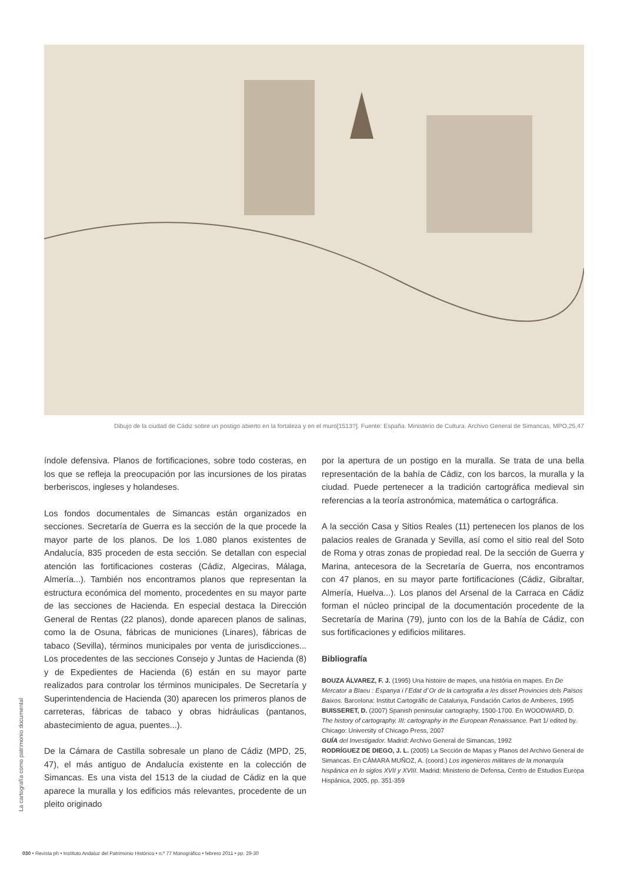Dibujo de la ciudad de Cádiz sobre un postigo abierto en la fortaleza y en el muro[1513?]. Fuente: España. Ministerio de Cultura. Archivo General de Simancas, MPO,25,47
índole defensiva. Planos de fortificaciones, sobre todo costeras, en los que se refleja la preocupación por las incursiones de los piratas berberiscos, ingleses y holandeses.
Los fondos documentales de Simancas están organizados en secciones. Secretaría de Guerra es la sección de la que procede la mayor parte de los planos. De los 1.080 planos existentes de Andalucía, 835 proceden de esta sección. Se detallan con especial atención las fortificaciones costeras (Cádiz, Algeciras, Málaga, Almería...). También nos encontramos planos que representan la estructura económica del momento, procedentes en su mayor parte de las secciones de Hacienda. En especial destaca la Dirección General de Rentas (22 planos), donde aparecen planos de salinas, como la de Osuna, fábricas de municiones (Linares), fábricas de tabaco (Sevilla), términos municipales por venta de jurisdicciones... Los procedentes de las secciones Consejo y Juntas de Hacienda (8) y de Expedientes de Hacienda (6) están en su mayor parte realizados para controlar los términos municipales. De Secretaría y Superintendencia de Hacienda (30) aparecen los primeros planos de carreteras, fábricas de tabaco y obras hidráulicas (pantanos, abastecimiento de agua, puentes...).
De la Cámara de Castilla sobresale un plano de Cádiz (MPD, 25, 47), el más antiguo de Andalucía existente en la colección de Simancas. Es una vista del 1513 de la ciudad de Cádiz en la que aparece la muralla y los edificios más relevantes, procedente de un pleito originado
por la apertura de un postigo en la muralla. Se trata de una bella representación de la bahía de Cádiz, con los barcos, la muralla y la ciudad. Puede pertenecer a la tradición cartográfica medieval sin referencias a la teoría astronómica, matemática o cartográfica.
A la sección Casa y Sitios Reales (11) pertenecen los planos de los palacios reales de Granada y Sevilla, así como el sitio real del Soto de Roma y otras zonas de propiedad real. De la sección de Guerra y Marina, antecesora de la Secretaría de Guerra, nos encontramos con 47 planos, en su mayor parte fortificaciones (Cádiz, Gibraltar, Almería, Huelva...). Los planos del Arsenal de la Carraca en Cádiz forman el núcleo principal de la documentación procedente de la Secretaría de Marina (79), junto con los de la Bahía de Cádiz, con sus fortificaciones y edificios militares.
Bibliografía
BOUZA ÁLVAREZ, F. J. (1995) Una histoire de mapes, una história en mapes. En De Mercator a Blaeu : Espanya i l´Edat d´Or de la cartografia a les disset Provincies dels Països Baixos. Barcelona: Institut Cartográfic de Catalunya, Fundación Carlos de Amberes, 1995
BUISSERET, D. (2007) Spanish peninsular cartography, 1500-1700. En WOODWARD, D. The history of cartography. III: cartography in the European Renaissance. Part 1/ edited by. Chicago: University of Chicago Press, 2007
GUÍA del Investigador. Madrid: Archivo General de Simancas, 1992
RODRÍGUEZ DE DIEGO, J. L. (2005) La Sección de Mapas y Planos del Archivo General de Simancas. En CÁMARA MUÑOZ, A. (coord.) Los ingenieros militares de la monarquía hispánica en lo siglos XVII y XVIII. Madrid: Ministerio de Defensa, Centro de Estudios Europa Hispánica, 2005, pp. 351-359
La cartografía como patrimonio documental
030 • Revista ph • Instituto Andaluz del Patrimonio Histórico • n.º 77 Monográfico • febrero 2011 • pp. 29-30